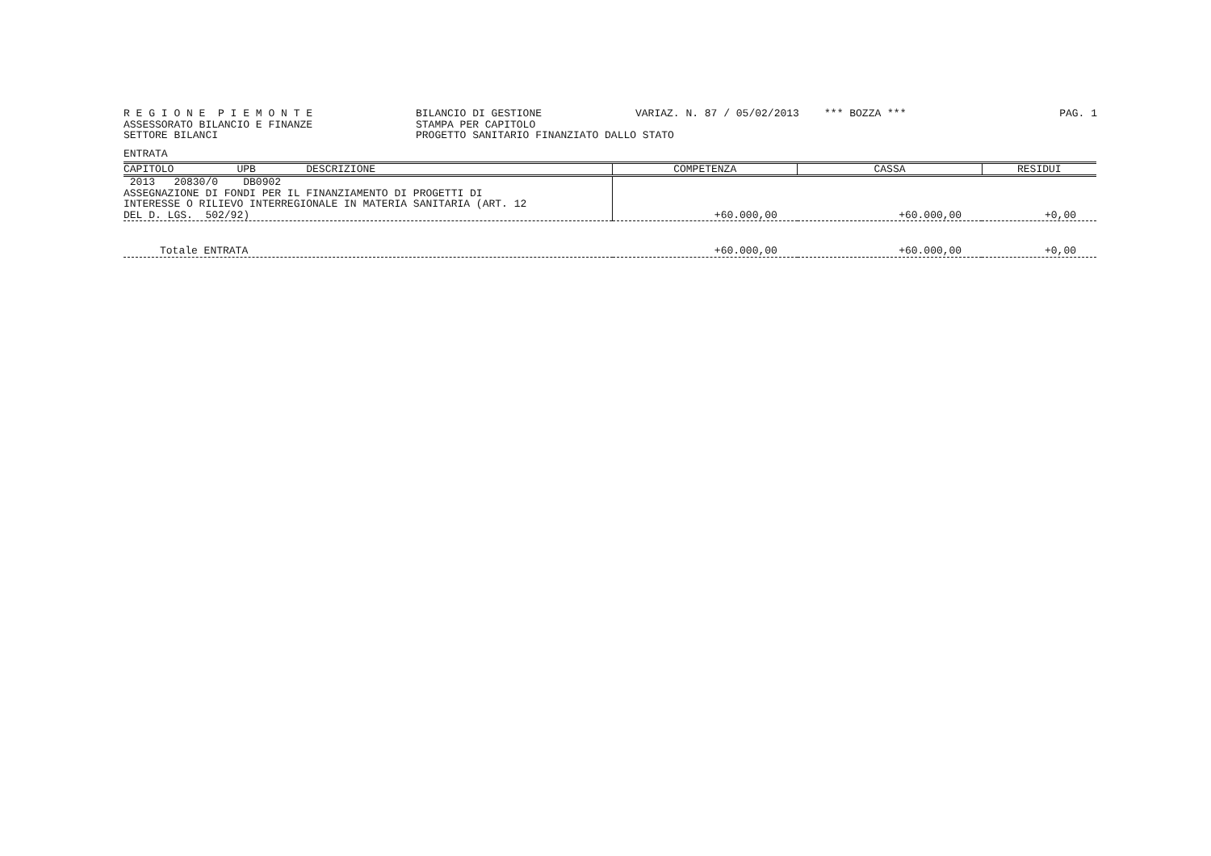R E G I O N E P I E M O N T E ASSESSORATO BILANCIO E FINANZE SETTORE BILANCI
BILANCIO DI GESTIONE STAMPA PER CAPITOLO PROGETTO SANITARIO FINANZIATO DALLO STATO
VARIAZ. N. 87 / 05/02/2013 *** BOZZA ***
PAG. 1
ENTRATA
| CAPITOLO UPB DESCRIZIONE | COMPETENZA | CASSA | RESIDUI |
| --- | --- | --- | --- |
| 2013 20830/0 DB0902 ASSEGNAZIONE DI FONDI PER IL FINANZIAMENTO DI PROGETTI DI INTERESSE O RILIEVO INTERREGIONALE IN MATERIA SANITARIA (ART. 12 DEL D. LGS. 502/92) | +60.000,00 | +60.000,00 | +0,00 |
| Totale ENTRATA | +60.000,00 | +60.000,00 | +0,00 |